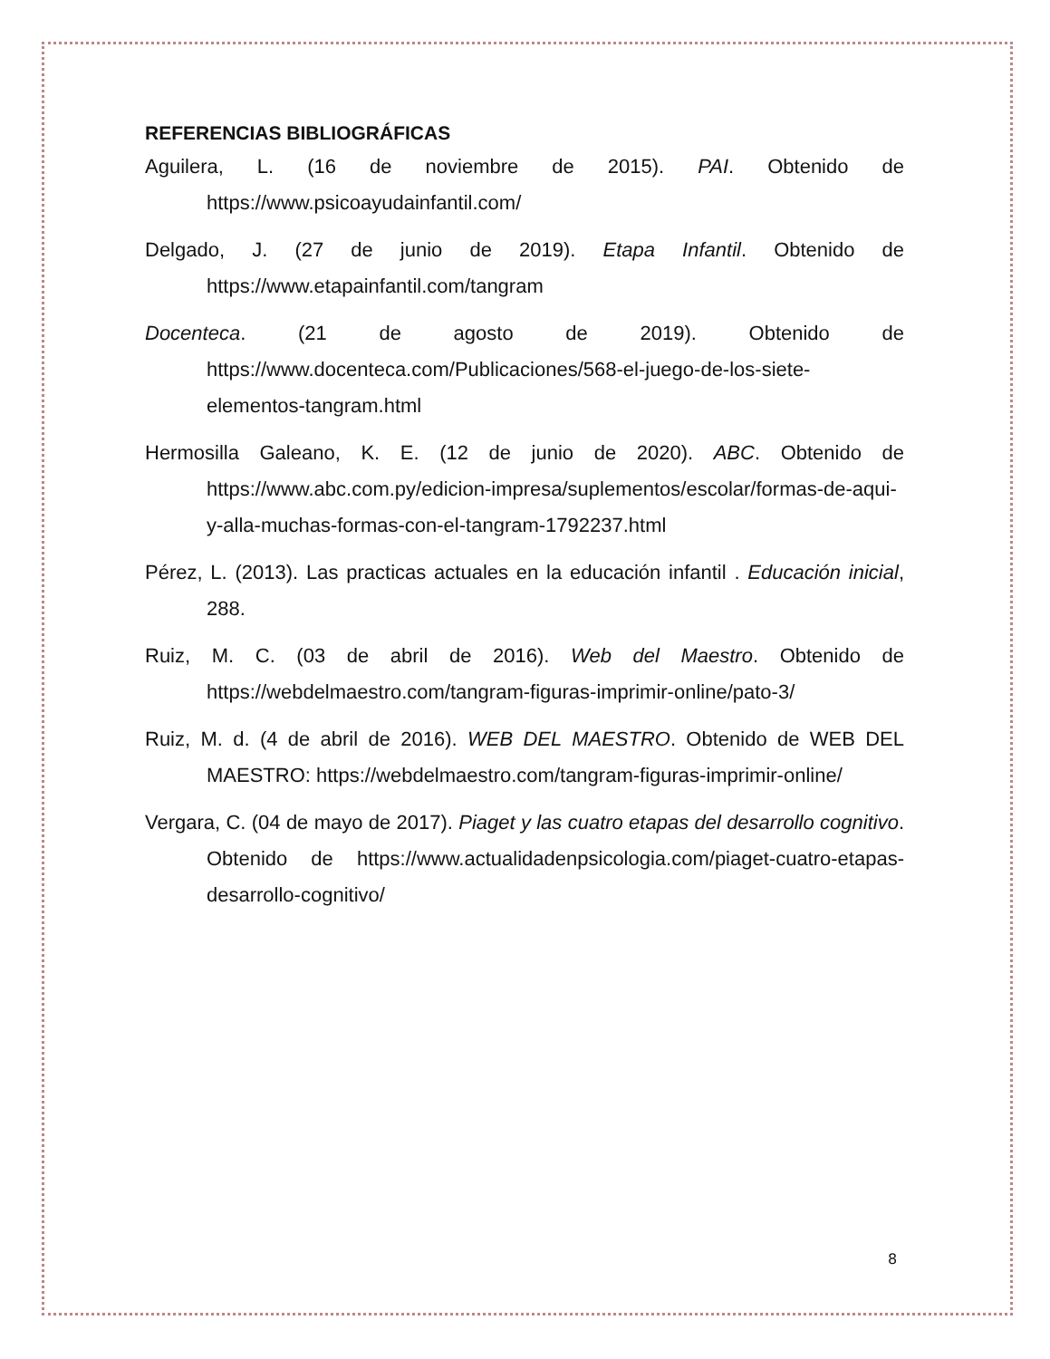REFERENCIAS BIBLIOGRÁFICAS
Aguilera, L. (16 de noviembre de 2015). PAI. Obtenido de https://www.psicoayudainfantil.com/
Delgado, J. (27 de junio de 2019). Etapa Infantil. Obtenido de https://www.etapainfantil.com/tangram
Docenteca. (21 de agosto de 2019). Obtenido de https://www.docenteca.com/Publicaciones/568-el-juego-de-los-siete-elementos-tangram.html
Hermosilla Galeano, K. E. (12 de junio de 2020). ABC. Obtenido de https://www.abc.com.py/edicion-impresa/suplementos/escolar/formas-de-aqui-y-alla-muchas-formas-con-el-tangram-1792237.html
Pérez, L. (2013). Las practicas actuales en la educación infantil . Educación inicial, 288.
Ruiz, M. C. (03 de abril de 2016). Web del Maestro. Obtenido de https://webdelmaestro.com/tangram-figuras-imprimir-online/pato-3/
Ruiz, M. d. (4 de abril de 2016). WEB DEL MAESTRO. Obtenido de WEB DEL MAESTRO: https://webdelmaestro.com/tangram-figuras-imprimir-online/
Vergara, C. (04 de mayo de 2017). Piaget y las cuatro etapas del desarrollo cognitivo. Obtenido de https://www.actualidadenpsicologia.com/piaget-cuatro-etapas-desarrollo-cognitivo/
8